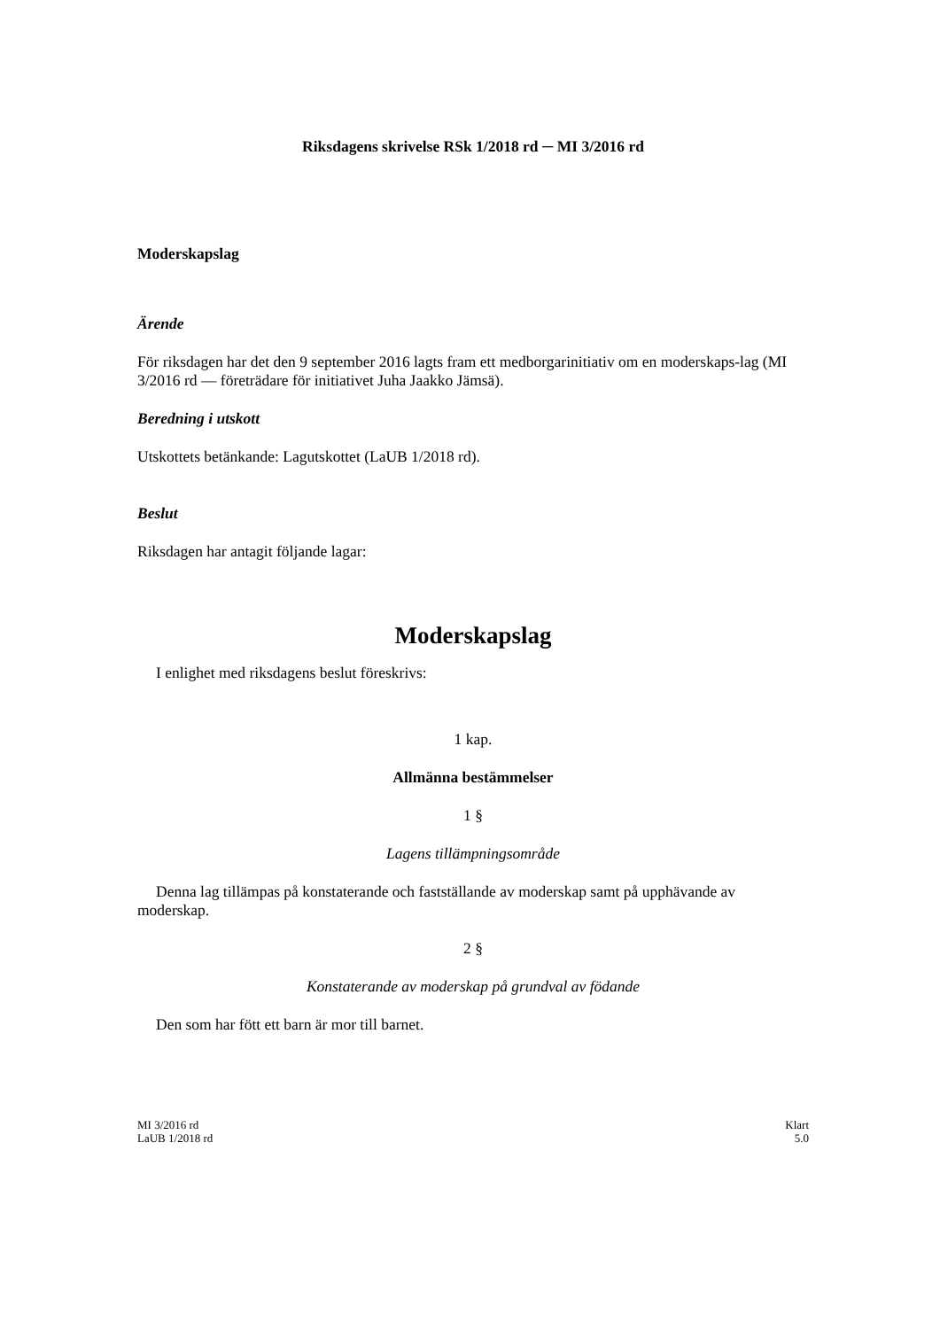Riksdagens skrivelse RSk 1/2018 rd ─ MI 3/2016 rd
Moderskapslag
Ärende
För riksdagen har det den 9 september 2016 lagts fram ett medborgarinitiativ om en moderskaps-lag (MI 3/2016 rd — företrädare för initiativet Juha Jaakko Jämsä).
Beredning i utskott
Utskottets betänkande: Lagutskottet (LaUB 1/2018 rd).
Beslut
Riksdagen har antagit följande lagar:
Moderskapslag
I enlighet med riksdagens beslut föreskrivs:
1 kap.
Allmänna bestämmelser
1 §
Lagens tillämpningsområde
Denna lag tillämpas på konstaterande och fastställande av moderskap samt på upphävande av moderskap.
2 §
Konstaterande av moderskap på grundval av födande
Den som har fött ett barn är mor till barnet.
MI 3/2016 rd
LaUB 1/2018 rd
Klart
5.0